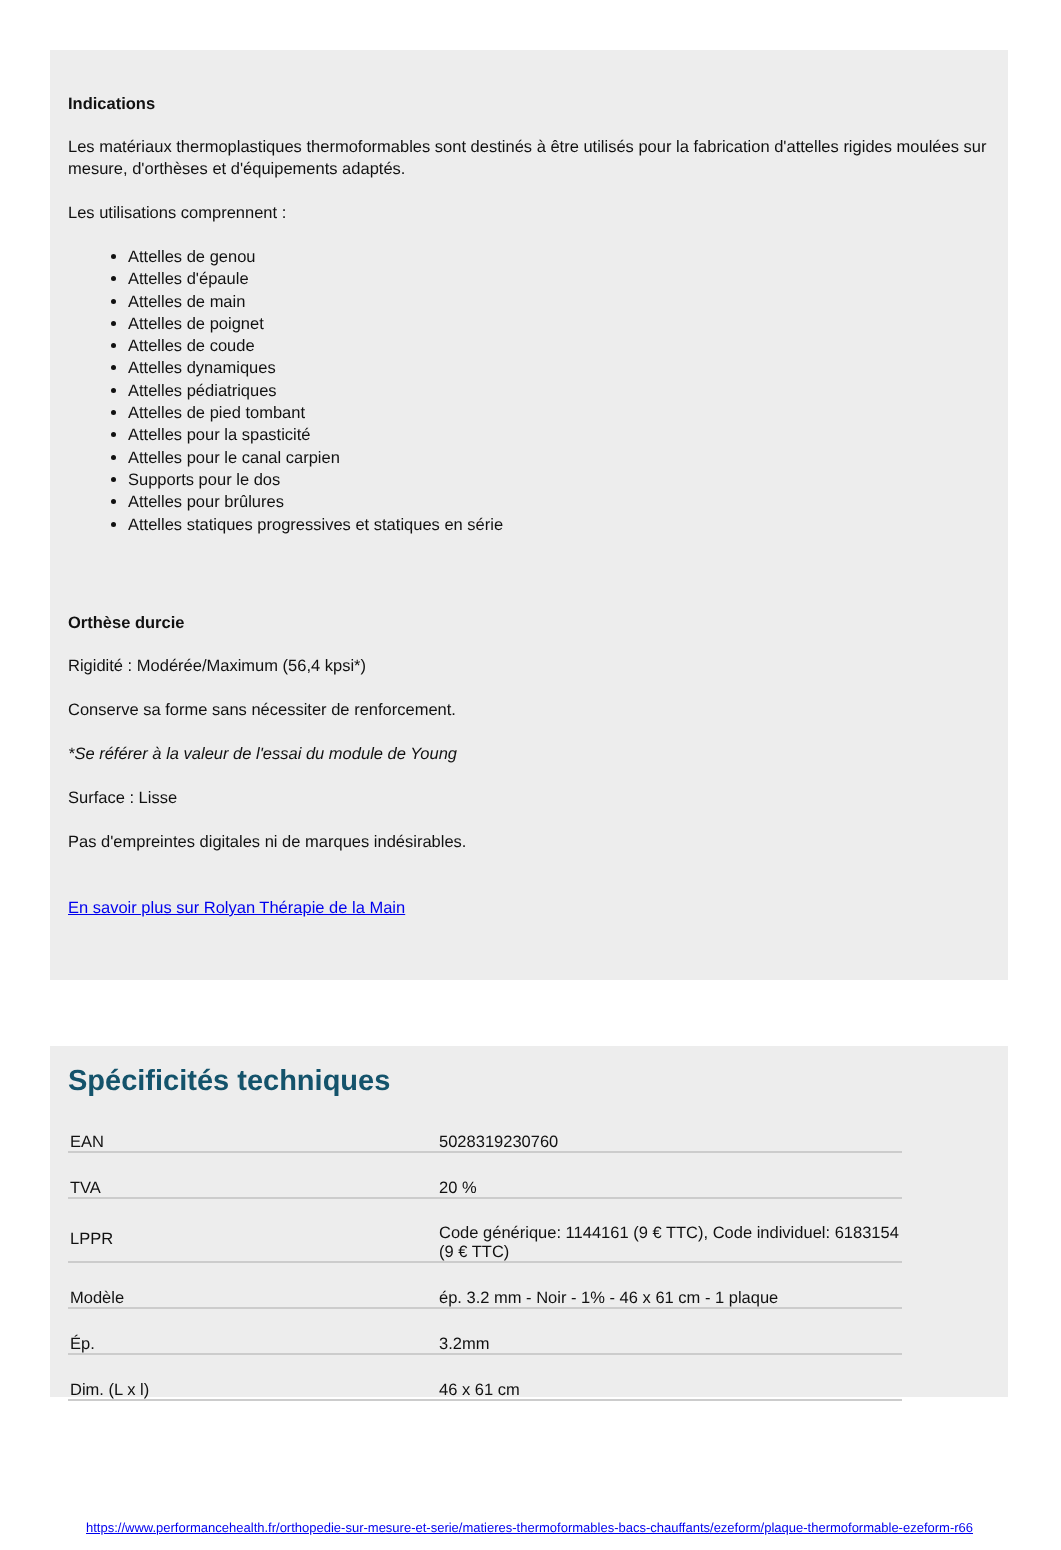Indications
Les matériaux thermoplastiques thermoformables sont destinés à être utilisés pour la fabrication d'attelles rigides moulées sur mesure, d'orthèses et d'équipements adaptés.
Les utilisations comprennent :
Attelles de genou
Attelles d'épaule
Attelles de main
Attelles de poignet
Attelles de coude
Attelles dynamiques
Attelles pédiatriques
Attelles de pied tombant
Attelles pour la spasticité
Attelles pour le canal carpien
Supports pour le dos
Attelles pour brûlures
Attelles statiques progressives et statiques en série
Orthèse durcie
Rigidité : Modérée/Maximum (56,4 kpsi*)
Conserve sa forme sans nécessiter de renforcement.
*Se référer à la valeur de l'essai du module de Young
Surface : Lisse
Pas d'empreintes digitales ni de marques indésirables.
En savoir plus sur Rolyan Thérapie de la Main
Spécificités techniques
| EAN | 5028319230760 |
| TVA | 20 % |
| LPPR | Code générique: 1144161 (9 € TTC), Code individuel: 6183154 (9 € TTC) |
| Modèle | ép. 3.2 mm - Noir - 1% - 46 x 61 cm - 1 plaque |
| Ép. | 3.2mm |
| Dim. (L x l) | 46 x 61 cm |
https://www.performancehealth.fr/orthopedie-sur-mesure-et-serie/matieres-thermoformables-bacs-chauffants/ezeform/plaque-thermoformable-ezeform-r66